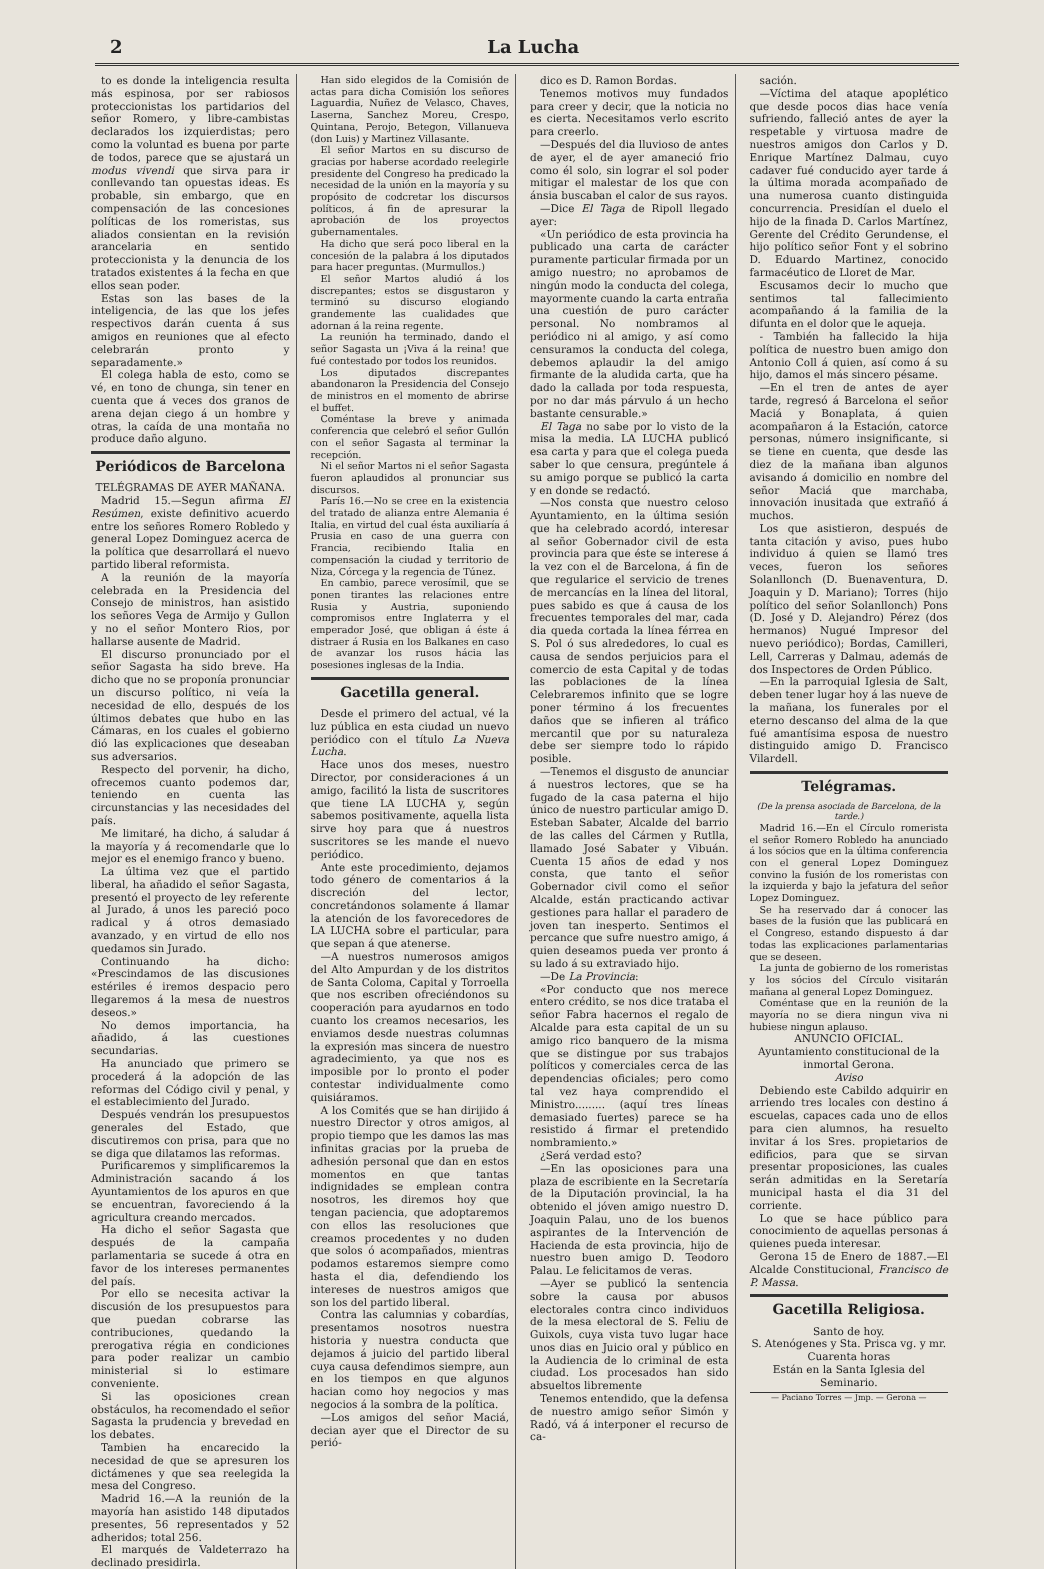2 La Lucha
to es donde la inteligencia resulta más espinosa, por ser rabiosos proteccionistas los partidarios del señor Romero, y libre-cambistas declarados los izquierdistas; pero como la voluntad es buena por parte de todos, parece que se ajustará un modus vivendi que sirva para ir conllevando tan opuestas ideas. Es probable, sin embargo, que en compensación de las concesiones políticas de los romeristas, sus aliados consientan en la revisión arancelaria en sentido proteccionista y la denuncia de los tratados existentes á la fecha en que ellos sean poder.
Estas son las bases de la inteligencia, de las que los jefes respectivos darán cuenta á sus amigos en reuniones que al efecto celebrarán pronto y separadamente.»
El colega habla de esto, como se vé, en tono de chunga, sin tener en cuenta que á veces dos granos de arena dejan ciego á un hombre y otras, la caída de una montaña no produce daño alguno.
Periódicos de Barcelona
TELÉGRAMAS DE AYER MAÑANA.
Madrid 15.—Segun afirma El Resúmen, existe definitivo acuerdo entre los señores Romero Robledo y general Lopez Dominguez acerca de la política que desarrollará el nuevo partido liberal reformista.
A la reunión de la mayoría celebrada en la Presidencia del Consejo de ministros, han asistido los señores Vega de Armijo y Gullon y no el señor Montero Rios, por hallarse ausente de Madrid.
El discurso pronunciado por el señor Sagasta ha sido breve. Ha dicho que no se proponía pronunciar un discurso político, ni veía la necesidad de ello, después de los últimos debates que hubo en las Cámaras, en los cuales el gobierno dió las explicaciones que deseaban sus adversarios.
Respecto del porvenir, ha dicho, ofrecemos cuanto podemos dar, teniendo en cuenta las circunstancias y las necesidades del país.
Me limitaré, ha dicho, á saludar á la mayoría y á recomendarle que lo mejor es el enemigo franco y bueno.
La última vez que el partido liberal, ha añadido el señor Sagasta, presentó el proyecto de ley referente al Jurado, á unos les pareció poco radical y á otros demasiado avanzado, y en virtud de ello nos quedamos sin Jurado.
Continuando ha dicho: «Prescindamos de las discusiones estériles é iremos despacio pero llegaremos á la mesa de nuestros deseos.»
No demos importancia, ha añadido, á las cuestiones secundarias.
Ha anunciado que primero se procederá á la adopción de las reformas del Código civil y penal, y el establecimiento del Jurado.
Después vendrán los presupuestos generales del Estado, que discutiremos con prisa, para que no se diga que dilatamos las reformas.
Purificaremos y simplificaremos la Administración sacando á los Ayuntamientos de los apuros en que se encuentran, favoreciendo á la agricultura creando mercados.
Ha dicho el señor Sagasta que después de la campaña parlamentaria se sucede á otra en favor de los intereses permanentes del país.
Por ello se necesita activar la discusión de los presupuestos para que puedan cobrarse las contribuciones, quedando la prerogativa régia en condiciones para poder realizar un cambio ministerial si lo estimare conveniente.
Si las oposiciones crean obstáculos, ha recomendado el señor Sagasta la prudencia y brevedad en los debates.
Tambien ha encarecido la necesidad de que se apresuren los dictámenes y que sea reelegida la mesa del Congreso.
Madrid 16.—A la reunión de la mayoría han asistido 148 diputados presentes, 56 representados y 52 adheridos; total 256.
El marqués de Valdeterrazo ha declinado presidirla.
Han sido elegidos de la Comisión de actas para dicha Comisión los señores Laguardia, Nuñez de Velasco, Chaves, Laserna, Sanchez Moreu, Crespo, Quintana, Perojo, Betegon, Villanueva (don Luis) y Martinez Villasante.
El señor Martos en su discurso de gracias por haberse acordado reelegirle presidente del Congreso ha predicado la necesidad de la unión en la mayoría y su propósito de codcretar los discursos políticos, á fin de apresurar la aprobación de los proyectos gubernamentales.
Ha dicho que será poco liberal en la concesión de la palabra á los diputados para hacer preguntas. (Murmullos.)
El señor Martos aludió á los discrepantes; estos se disgustaron y terminó su discurso elogiando grandemente las cualidades que adornan á la reina regente.
La reunión ha terminado, dando el señor Sagasta un ¡Viva á la reina! que fué contestado por todos los reunidos.
Los diputados discrepantes abandonaron la Presidencia del Consejo de ministros en el momento de abrirse el buffet.
Coméntase la breve y animada conferencia que celebró el señor Gullón con el señor Sagasta al terminar la recepción.
Ni el señor Martos ni el señor Sagasta fueron aplaudidos al pronunciar sus discursos.
París 16.—No se cree en la existencia del tratado de alianza entre Alemania é Italia, en virtud del cual ésta auxiliaría á Prusia en caso de una guerra con Francia, recibiendo Italia en compensación la ciudad y territorio de Niza, Córcega y la regencia de Túnez.
En cambio, parece verosímil, que se ponen tirantes las relaciones entre Rusia y Austria, suponiendo compromisos entre Inglaterra y el emperador José, que obligan á éste á distraer á Rusia en los Balkanes en caso de avanzar los rusos hácia las posesiones inglesas de la India.
Gacetilla general.
Desde el primero del actual, vé la luz pública en esta ciudad un nuevo periódico con el título La Nueva Lucha.
Hace unos dos meses, nuestro Director, por consideraciones á un amigo, facilitó la lista de suscritores que tiene LA LUCHA y, según sabemos positivamente, aquella lista sirve hoy para que á nuestros suscritores se les mande el nuevo periódico.
Ante este procedimiento, dejamos todo género de comentarios á la discreción del lector, concretándonos solamente á llamar la atención de los favorecedores de LA LUCHA sobre el particular, para que sepan á que atenerse.
—A nuestros numerosos amigos del Alto Ampurdan y de los distritos de Santa Coloma, Capital y Torroella que nos escriben ofreciéndonos su cooperación para ayudarnos en todo cuanto los creamos necesarios, les enviamos desde nuestras columnas la expresión mas sincera de nuestro agradecimiento, ya que nos es imposible por lo pronto el poder contestar individualmente como quisiáramos.
A los Comités que se han dirijido á nuestro Director y otros amigos, al propio tiempo que les damos las mas infinitas gracias por la prueba de adhesión personal que dan en estos momentos en que tantas indignidades se emplean contra nosotros, les diremos hoy que tengan paciencia, que adoptaremos con ellos las resoluciones que creamos procedentes y no duden que solos ó acompañados, mientras podamos estaremos siempre como hasta el dia, defendiendo los intereses de nuestros amigos que son los del partido liberal.
Contra las calumnias y cobardías, presentamos nosotros nuestra historia y nuestra conducta que dejamos á juicio del partido liberal cuya causa defendimos siempre, aun en los tiempos en que algunos hacian como hoy negocios y mas negocios á la sombra de la política.
—Los amigos del señor Maciá, decian ayer que el Director de su perió-
dico es D. Ramon Bordas.
Tenemos motivos muy fundados para creer y decir, que la noticia no es cierta. Necesitamos verlo escrito para creerlo.
—Después del dia lluvioso de antes de ayer, el de ayer amaneció frio como él solo, sin lograr el sol poder mitigar el malestar de los que con ánsia buscaban el calor de sus rayos.
—Dice El Taga de Ripoll llegado ayer:
«Un periódico de esta provincia ha publicado una carta de carácter puramente particular firmada por un amigo nuestro; no aprobamos de ningún modo la conducta del colega, mayormente cuando la carta entraña una cuestión de puro carácter personal. No nombramos al periódico ni al amigo, y así como censuramos la conducta del colega, debemos aplaudir la del amigo firmante de la aludida carta, que ha dado la callada por toda respuesta, por no dar más párvulo á un hecho bastante censurable.»
El Taga no sabe por lo visto de la misa la media. LA LUCHA publicó esa carta y para que el colega pueda saber lo que censura, pregúntele á su amigo porque se publicó la carta y en donde se redactó.
—Nos consta que nuestro celoso Ayuntamiento, en la última sesión que ha celebrado acordó, interesar al señor Gobernador civil de esta provincia para que éste se interese á la vez con el de Barcelona, á fin de que regularice el servicio de trenes de mercancías en la línea del litoral, pues sabido es que á causa de los frecuentes temporales del mar, cada dia queda cortada la línea férrea en S. Pol ó sus alrededores, lo cual es causa de sendos perjuicios para el comercio de esta Capital y de todas las poblaciones de la línea Celebraremos infinito que se logre poner término á los frecuentes daños que se infieren al tráfico mercantil que por su naturaleza debe ser siempre todo lo rápido posible.
—Tenemos el disgusto de anunciar á nuestros lectores, que se ha fugado de la casa paterna el hijo único de nuestro particular amigo D. Esteban Sabater, Alcalde del barrio de las calles del Cármen y Rutlla, llamado José Sabater y Vibuán. Cuenta 15 años de edad y nos consta, que tanto el señor Gobernador civil como el señor Alcalde, están practicando activar gestiones para hallar el paradero de joven tan inesperto. Sentimos el percance que sufre nuestro amigo, á quien deseamos pueda ver pronto á su lado á su extraviado hijo.
—De La Provincia:
«Por conducto que nos merece entero crédito, se nos dice trataba el señor Fabra hacernos el regalo de Alcalde para esta capital de un su amigo rico banquero de la misma que se distingue por sus trabajos políticos y comerciales cerca de las dependencias oficiales; pero como tal vez haya comprendido el Ministro......... (aquí tres líneas demasiado fuertes) parece se ha resistido á firmar el pretendido nombramiento.»
¿Será verdad esto?
—En las oposiciones para una plaza de escribiente en la Secretaría de la Diputación provincial, la ha obtenido el jóven amigo nuestro D. Joaquin Palau, uno de los buenos aspirantes de la Intervención de Hacienda de esta provincia, hijo de nuestro buen amigo D. Teodoro Palau. Le felicitamos de veras.
—Ayer se publicó la sentencia sobre la causa por abusos electorales contra cinco individuos de la mesa electoral de S. Feliu de Guixols, cuya vista tuvo lugar hace unos dias en Juicio oral y público en la Audiencia de lo criminal de esta ciudad. Los procesados han sido absueltos libremente
Tenemos entendido, que la defensa de nuestro amigo señor Simón y Radó, vá á interponer el recurso de ca-
sación.
—Víctima del ataque apoplético que desde pocos dias hace venía sufriendo, falleció antes de ayer la respetable y virtuosa madre de nuestros amigos don Carlos y D. Enrique Martínez Dalmau, cuyo cadaver fué conducido ayer tarde á la última morada acompañado de una numerosa cuanto distinguida concurrencia. Presidían el duelo el hijo de la finada D. Carlos Martínez, Gerente del Crédito Gerundense, el hijo político señor Font y el sobrino D. Eduardo Martinez, conocido farmacéutico de Lloret de Mar.
Escusamos decir lo mucho que sentimos tal fallecimiento acompañando á la familia de la difunta en el dolor que le aqueja.
- También ha fallecido la hija política de nuestro buen amigo don Antonio Coll á quien, así como á su hijo, damos el más sincero pésame.
—En el tren de antes de ayer tarde, regresó á Barcelona el señor Maciá y Bonaplata, á quien acompañaron á la Estación, catorce personas, número insignificante, si se tiene en cuenta, que desde las diez de la mañana iban algunos avisando á domicilio en nombre del señor Maciá que marchaba, innovación inusitada que extrañó á muchos.
Los que asistieron, después de tanta citación y aviso, pues hubo individuo á quien se llamó tres veces, fueron los señores Solanllonch (D. Buenaventura, D. Joaquin y D. Mariano); Torres (hijo político del señor Solanllonch) Pons (D. José y D. Alejandro) Pérez (dos hermanos) Nugué Impresor del nuevo periódico); Bordas, Camilleri, Lell, Carreras y Dalmau, además de dos Inspectores de Orden Público.
—En la parroquial Iglesia de Salt, deben tener lugar hoy á las nueve de la mañana, los funerales por el eterno descanso del alma de la que fué amantísima esposa de nuestro distinguido amigo D. Francisco Vilardell.
Telégramas.
(De la prensa asociada de Barcelona, de la tarde.)
Madrid 16.—En el Círculo romerista el señor Romero Robledo ha anunciado á los sócios que en la última conferencia con el general Lopez Dominguez convino la fusión de los romeristas con la izquierda y bajo la jefatura del señor Lopez Dominguez.
Se ha reservado dar á conocer las bases de la fusión que las publicará en el Congreso, estando dispuesto á dar todas las explicaciones parlamentarias que se deseen.
La junta de gobierno de los romeristas y los sócios del Círculo visitarán mañana al general Lopez Dominguez.
Coméntase que en la reunión de la mayoría no se diera ningun viva ni hubiese ningun aplauso.
ANUNCIO OFICIAL.
Ayuntamiento constitucional de la inmortal Gerona.
Aviso
Debiendo este Cabildo adquirir en arriendo tres locales con destino á escuelas, capaces cada uno de ellos para cien alumnos, ha resuelto invitar á los Sres. propietarios de edificios, para que se sirvan presentar proposiciones, las cuales serán admitidas en la Seretaría municipal hasta el dia 31 del corriente.
Lo que se hace público para conocimiento de aquellas personas á quienes pueda interesar.
Gerona 15 de Enero de 1887.—El Alcalde Constitucional, Francisco de P. Massa.
Gacetilla Religiosa.
Santo de hoy.
S. Atenógenes y Sta. Prisca vg. y mr.
Cuarenta horas
Están en la Santa Iglesia del Seminario.
— Paciano Torres — Jmp. — Gerona —